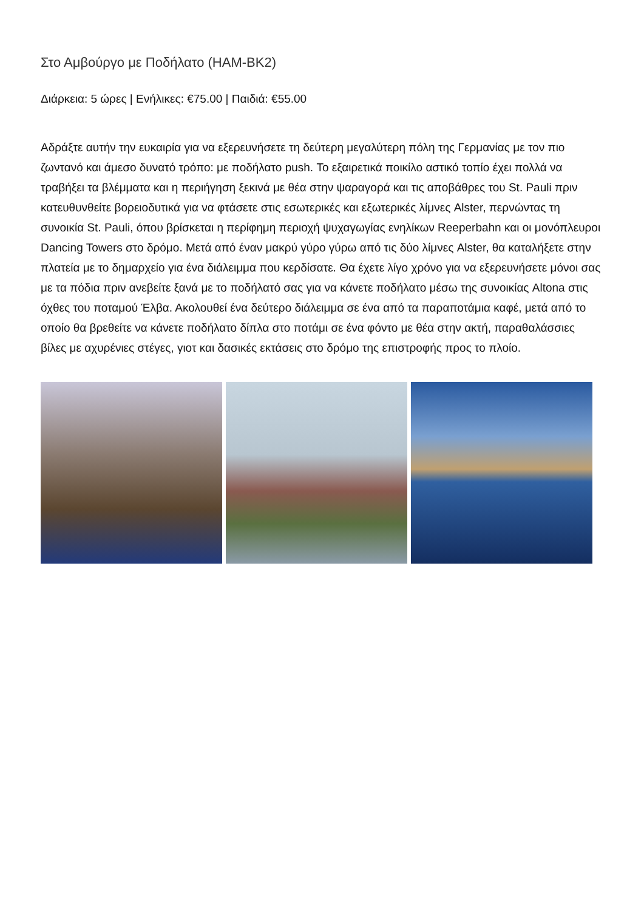Στο Αμβούργο με Ποδήλατο (HAM-BK2)
Διάρκεια: 5 ώρες | Ενήλικες: €75.00 | Παιδιά: €55.00
Αδράξτε αυτήν την ευκαιρία για να εξερευνήσετε τη δεύτερη μεγαλύτερη πόλη της Γερμανίας με τον πιο ζωντανό και άμεσο δυνατό τρόπο: με ποδήλατο push. Το εξαιρετικά ποικίλο αστικό τοπίο έχει πολλά να τραβήξει τα βλέμματα και η περιήγηση ξεκινά με θέα στην ψαραγορά και τις αποβάθρες του St. Pauli πριν κατευθυνθείτε βορειοδυτικά για να φτάσετε στις εσωτερικές και εξωτερικές λίμνες Alster, περνώντας τη συνοικία St. Pauli, όπου βρίσκεται η περίφημη περιοχή ψυχαγωγίας ενηλίκων Reeperbahn και οι μονόπλευροι Dancing Towers στο δρόμο. Μετά από έναν μακρύ γύρο γύρω από τις δύο λίμνες Alster, θα καταλήξετε στην πλατεία με το δημαρχείο για ένα διάλειμμα που κερδίσατε. Θα έχετε λίγο χρόνο για να εξερευνήσετε μόνοι σας με τα πόδια πριν ανεβείτε ξανά με το ποδήλατό σας για να κάνετε ποδήλατο μέσω της συνοικίας Altona στις όχθες του ποταμού Έλβα. Ακολουθεί ένα δεύτερο διάλειμμα σε ένα από τα παραποτάμια καφέ, μετά από το οποίο θα βρεθείτε να κάνετε ποδήλατο δίπλα στο ποτάμι σε ένα φόντο με θέα στην ακτή, παραθαλάσσιες βίλες με αχυρένιες στέγες, γιοτ και δασικές εκτάσεις στο δρόμο της επιστροφής προς το πλοίο.